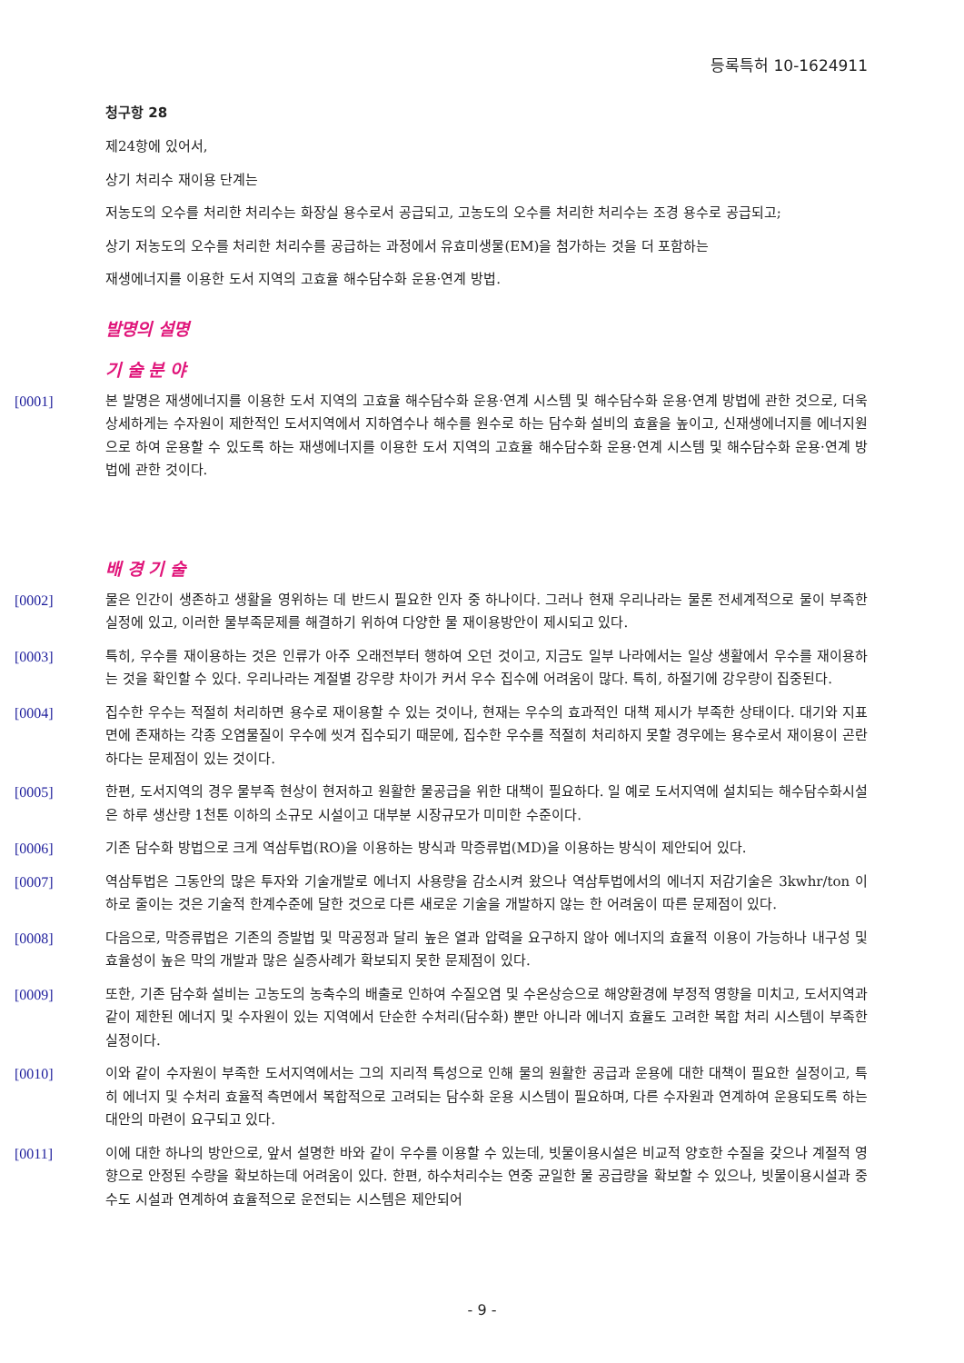등록특허 10-1624911
청구항 28
제24항에 있어서,
상기 처리수 재이용 단계는
저농도의 오수를 처리한 처리수는 화장실 용수로서 공급되고, 고농도의 오수를 처리한 처리수는 조경 용수로 공급되고;
상기 저농도의 오수를 처리한 처리수를 공급하는 과정에서 유효미생물(EM)을 첨가하는 것을 더 포함하는
재생에너지를 이용한 도서 지역의 고효율 해수담수화 운용·연계 방법.
발명의 설명
기 술 분 야
[0001] 본 발명은 재생에너지를 이용한 도서 지역의 고효율 해수담수화 운용·연계 시스템 및 해수담수화 운용·연계 방법에 관한 것으로, 더욱 상세하게는 수자원이 제한적인 도서지역에서 지하염수나 해수를 원수로 하는 담수화 설비의 효율을 높이고, 신재생에너지를 에너지원으로 하여 운용할 수 있도록 하는 재생에너지를 이용한 도서 지역의 고효율 해수담수화 운용·연계 시스템 및 해수담수화 운용·연계 방법에 관한 것이다.
배 경 기 술
[0002] 물은 인간이 생존하고 생활을 영위하는 데 반드시 필요한 인자 중 하나이다. 그러나 현재 우리나라는 물론 전세계적으로 물이 부족한 실정에 있고, 이러한 물부족문제를 해결하기 위하여 다양한 물 재이용방안이 제시되고 있다.
[0003] 특히, 우수를 재이용하는 것은 인류가 아주 오래전부터 행하여 오던 것이고, 지금도 일부 나라에서는 일상 생활에서 우수를 재이용하는 것을 확인할 수 있다. 우리나라는 계절별 강우량 차이가 커서 우수 집수에 어려움이 많다. 특히, 하절기에 강우량이 집중된다.
[0004] 집수한 우수는 적절히 처리하면 용수로 재이용할 수 있는 것이나, 현재는 우수의 효과적인 대책 제시가 부족한 상태이다. 대기와 지표면에 존재하는 각종 오염물질이 우수에 씻겨 집수되기 때문에, 집수한 우수를 적절히 처리하지 못할 경우에는 용수로서 재이용이 곤란하다는 문제점이 있는 것이다.
[0005] 한편, 도서지역의 경우 물부족 현상이 현저하고 원활한 물공급을 위한 대책이 필요하다. 일 예로 도서지역에 설치되는 해수담수화시설은 하루 생산량 1천톤 이하의 소규모 시설이고 대부분 시장규모가 미미한 수준이다.
[0006] 기존 담수화 방법으로 크게 역삼투법(RO)을 이용하는 방식과 막증류법(MD)을 이용하는 방식이 제안되어 있다.
[0007] 역삼투법은 그동안의 많은 투자와 기술개발로 에너지 사용량을 감소시켜 왔으나 역삼투법에서의 에너지 저감기술은 3kwhr/ton 이하로 줄이는 것은 기술적 한계수준에 달한 것으로 다른 새로운 기술을 개발하지 않는 한 어려움이 따른 문제점이 있다.
[0008] 다음으로, 막증류법은 기존의 증발법 및 막공정과 달리 높은 열과 압력을 요구하지 않아 에너지의 효율적 이용이 가능하나 내구성 및 효율성이 높은 막의 개발과 많은 실증사례가 확보되지 못한 문제점이 있다.
[0009] 또한, 기존 담수화 설비는 고농도의 농축수의 배출로 인하여 수질오염 및 수온상승으로 해양환경에 부정적 영향을 미치고, 도서지역과 같이 제한된 에너지 및 수자원이 있는 지역에서 단순한 수처리(담수화) 뿐만 아니라 에너지 효율도 고려한 복합 처리 시스템이 부족한 실정이다.
[0010] 이와 같이 수자원이 부족한 도서지역에서는 그의 지리적 특성으로 인해 물의 원활한 공급과 운용에 대한 대책이 필요한 실정이고, 특히 에너지 및 수처리 효율적 측면에서 복합적으로 고려되는 담수화 운용 시스템이 필요하며, 다른 수자원과 연계하여 운용되도록 하는 대안의 마련이 요구되고 있다.
[0011] 이에 대한 하나의 방안으로, 앞서 설명한 바와 같이 우수를 이용할 수 있는데, 빗물이용시설은 비교적 양호한 수질을 갖으나 계절적 영향으로 안정된 수량을 확보하는데 어려움이 있다. 한편, 하수처리수는 연중 균일한 물 공급량을 확보할 수 있으나, 빗물이용시설과 중수도 시설과 연계하여 효율적으로 운전되는 시스템은 제안되어
- 9 -